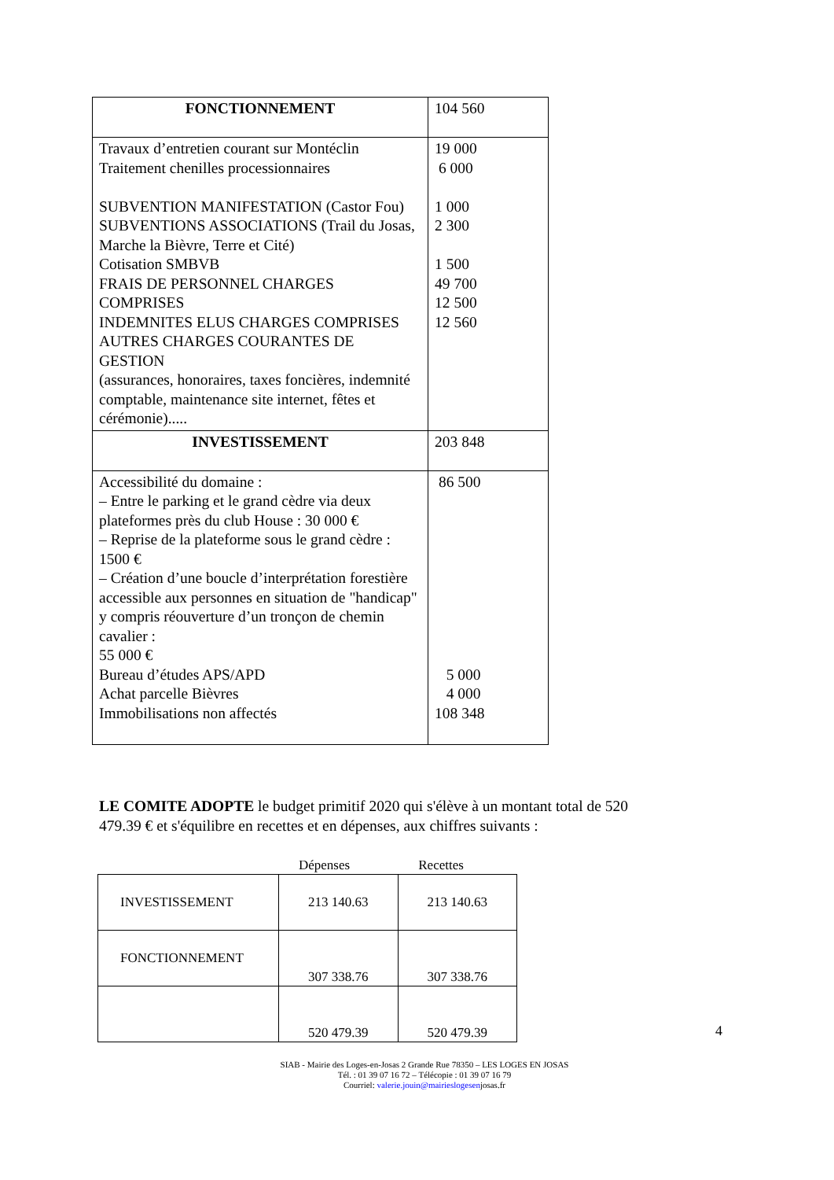| FONCTIONNEMENT | 104 560 |
| Travaux d’entretien courant sur Montéclin Traitement chenilles processionnaires SUBVENTION MANIFESTATION (Castor Fou) SUBVENTIONS ASSOCIATIONS (Trail du Josas, Marche la Bièvre, Terre et Cité) Cotisation SMBVB FRAIS DE PERSONNEL CHARGES COMPRISES INDEMNITES ELUS CHARGES COMPRISES AUTRES CHARGES COURANTES DE GESTION (assurances, honoraires, taxes foncières, indemnité comptable, maintenance site internet, fêtes et cérémonie)..... | 19 000 6 000 1 000 2 300 1 500 49 700 12 500 12 560 |
| INVESTISSEMENT | 203 848 |
| Accessibilité du domaine : – Entre le parking et le grand cèdre via deux plateformes près du club House : 30 000 € – Reprise de la plateforme sous le grand cèdre : 1500 € – Création d’une boucle d’interprétation forestière accessible aux personnes en situation de "handicap" y compris réouverture d’un tronçon de chemin cavalier : 55 000 € Bureau d’études APS/APD Achat parcelle Bièvres Immobilisations non affectés | 86 500 5 000 4 000 108 348 |
LE COMITE ADOPTE le budget primitif 2020 qui s'élève à un montant total de 520 479.39 € et s'équilibre en recettes et en dépenses, aux chiffres suivants :
Dépenses Recettes
| INVESTISSEMENT | 213 140.63 | 213 140.63 |
| FONCTIONNEMENT | 307 338.76 | 307 338.76 |
| | 520 479.39 | 520 479.39 |
4
SIAB - Mairie des Loges-en-Josas 2 Grande Rue 78350 – LES LOGES EN JOSAS
Tél. : 01 39 07 16 72 – Télécopie : 01 39 07 16 79
Courriel: valerie.jouin@mairieslogesenjosas.fr